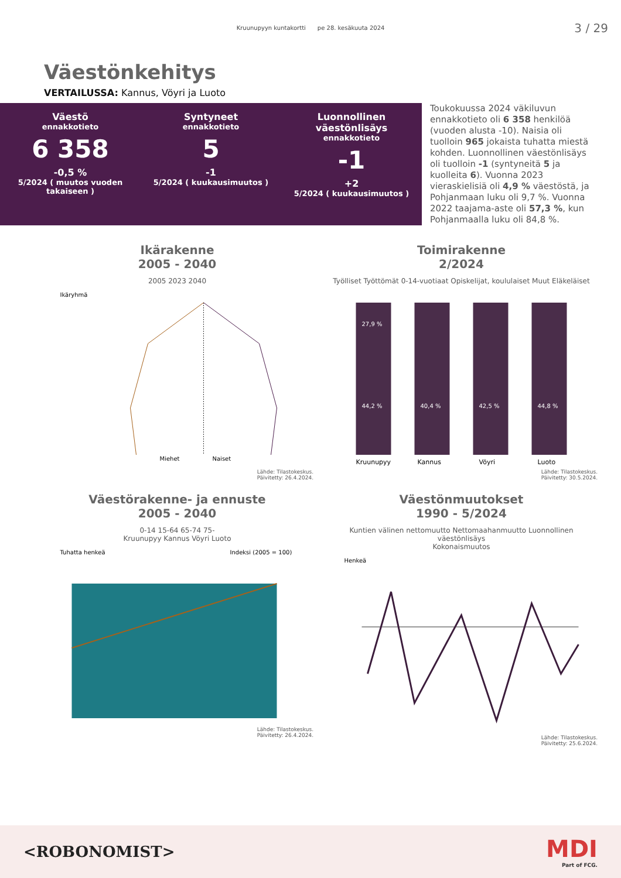Kruunupyyn kuntakortti pe 28. kesäkuuta 2024
3 / 29
Väestönkehitys
VERTAILUSSA: Kannus, Vöyri ja Luoto
Väestö
ennakkotieto
6 358
-0,5 %
5/2024 ( muutos vuoden takaiseen )
Syntyneet
ennakkotieto
5
-1
5/2024 ( kuukausimuutos )
Luonnollinen väestönlisäys
ennakkotieto
-1
+2
5/2024 ( kuukausimuutos )
Toukokuussa 2024 väkiluvun ennakkotieto oli 6 358 henkilöä (vuoden alusta -10). Naisia oli tuolloin 965 jokaista tuhatta miestä kohden. Luonnollinen väestönlisäys oli tuolloin -1 (syntyneitä 5 ja kuolleita 6). Vuonna 2023 vieraskielisiä oli 4,9 % väestöstä, ja Pohjanmaan luku oli 9,7 %. Vuonna 2022 taajama-aste oli 57,3 %, kun Pohjanmaalla luku oli 84,8 %.
Ikärakenne
2005 - 2040
2005 2023 2040
Ikäryhmä
Miehet
Naiset
Lähde: Tilastokeskus.
Päivitetty: 26.4.2024.
Toimirakenne
2/2024
Työlliset Työttömät 0-14-vuotiaat Opiskelijat, koululaiset Muut Eläkeläiset
27,9 %
44,2 %
40,4 %
42,5 %
44,8 %
Kruunupyy
Kannus
Vöyri
Luoto
Lähde: Tilastokeskus.
Päivitetty: 30.5.2024.
Väestörakenne- ja ennuste
2005 - 2040
0-14 15-64 65-74 75-
Kruunupyy Kannus Vöyri Luoto
Tuhatta henkeä
Indeksi (2005 = 100)
Lähde: Tilastokeskus.
Päivitetty: 26.4.2024.
Väestönmuutokset
1990 - 5/2024
Kuntien välinen nettomuutto Nettomaahanmuutto Luonnollinen väestönlisäys
Kokonaismuutos
Henkeä
Lähde: Tilastokeskus.
Päivitetty: 25.6.2024.
<ROBONOMIST>
MDI
Part of FCG.